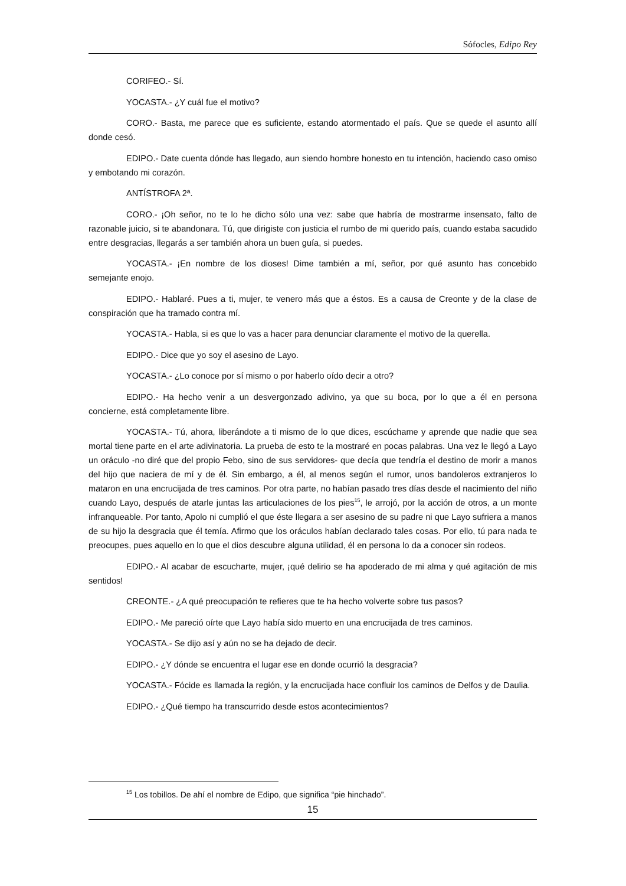Sófocles, Edipo Rey
CORIFEO.- Sí.
YOCASTA.- ¿Y cuál fue el motivo?
CORO.- Basta, me parece que es suficiente, estando atormentado el país. Que se quede el asunto allí donde cesó.
EDIPO.- Date cuenta dónde has llegado, aun siendo hombre honesto en tu intención, haciendo caso omiso y embotando mi corazón.
ANTÍSTROFA 2ª.
CORO.- ¡Oh señor, no te lo he dicho sólo una vez: sabe que habría de mostrarme insensato, falto de razonable juicio, si te abandonara. Tú, que dirigiste con justicia el rumbo de mi querido país, cuando estaba sacudido entre desgracias, llegarás a ser también ahora un buen guía, si puedes.
YOCASTA.- ¡En nombre de los dioses! Dime también a mí, señor, por qué asunto has concebido semejante enojo.
EDIPO.- Hablaré. Pues a ti, mujer, te venero más que a éstos. Es a causa de Creonte y de la clase de conspiración que ha tramado contra mí.
YOCASTA.- Habla, si es que lo vas a hacer para denunciar claramente el motivo de la querella.
EDIPO.- Dice que yo soy el asesino de Layo.
YOCASTA.- ¿Lo conoce por sí mismo o por haberlo oído decir a otro?
EDIPO.- Ha hecho venir a un desvergonzado adivino, ya que su boca, por lo que a él en persona concierne, está completamente libre.
YOCASTA.- Tú, ahora, liberándote a ti mismo de lo que dices, escúchame y aprende que nadie que sea mortal tiene parte en el arte adivinatoria. La prueba de esto te la mostraré en pocas palabras. Una vez le llegó a Layo un oráculo -no diré que del propio Febo, sino de sus servidores- que decía que tendría el destino de morir a manos del hijo que naciera de mí y de él. Sin embargo, a él, al menos según el rumor, unos bandoleros extranjeros lo mataron en una encrucijada de tres caminos. Por otra parte, no habían pasado tres días desde el nacimiento del niño cuando Layo, después de atarle juntas las articulaciones de los pies<sup>15</sup>, le arrojó, por la acción de otros, a un monte infranqueable. Por tanto, Apolo ni cumplió el que éste llegara a ser asesino de su padre ni que Layo sufriera a manos de su hijo la desgracia que él temía. Afirmo que los oráculos habían declarado tales cosas. Por ello, tú para nada te preocupes, pues aquello en lo que el dios descubre alguna utilidad, él en persona lo da a conocer sin rodeos.
EDIPO.- Al acabar de escucharte, mujer, ¡qué delirio se ha apoderado de mi alma y qué agitación de mis sentidos!
CREONTE.- ¿A qué preocupación te refieres que te ha hecho volverte sobre tus pasos?
EDIPO.- Me pareció oírte que Layo había sido muerto en una encrucijada de tres caminos.
YOCASTA.- Se dijo así y aún no se ha dejado de decir.
EDIPO.- ¿Y dónde se encuentra el lugar ese en donde ocurrió la desgracia?
YOCASTA.- Fócide es llamada la región, y la encrucijada hace confluir los caminos de Delfos y de Daulia.
EDIPO.- ¿Qué tiempo ha transcurrido desde estos acontecimientos?
<sup>15</sup> Los tobillos. De ahí el nombre de Edipo, que significa “pie hinchado”.
15